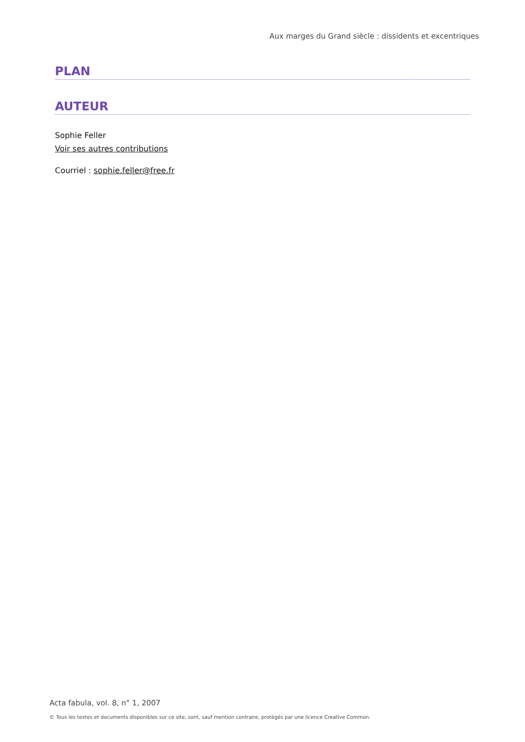Aux marges du Grand siècle : dissidents et excentriques
PLAN
AUTEUR
Sophie Feller
Voir ses autres contributions
Courriel : sophie.feller@free.fr
Acta fabula, vol. 8, n° 1, 2007
© Tous les textes et documents disponibles sur ce site, sont, sauf mention contraire, protégés par une licence Creative Common.